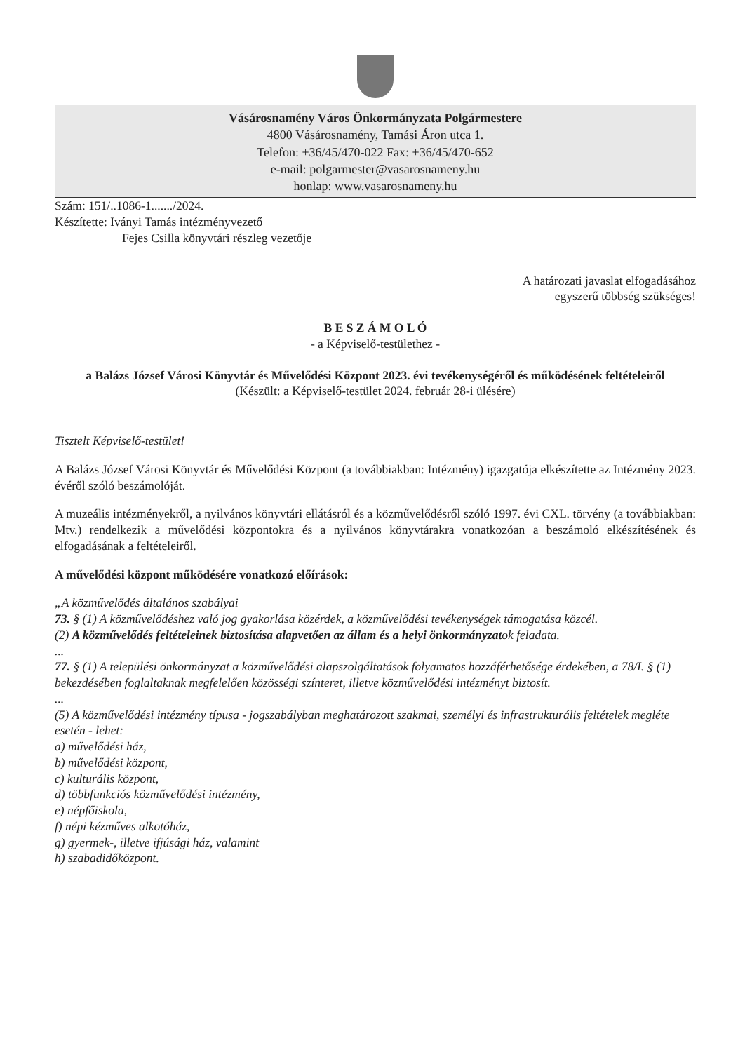Vásárosnamény Város Önkormányzata Polgármestere
4800 Vásárosnamény, Tamási Áron utca 1.
Telefon: +36/45/470-022 Fax: +36/45/470-652
e-mail: polgarmester@vasarosnameny.hu
honlap: www.vasarosnameny.hu
Szám: 151/..1086-1......./2024.
Készítette: Iványi Tamás intézményvezető
Fejes Csilla könyvtári részleg vezetője
A határozati javaslat elfogadásához
egyszerű többség szükséges!
B E S Z Á M O L Ó
- a Képviselő-testülethez -
a Balázs József Városi Könyvtár és Művelődési Központ 2023. évi tevékenységéről és működésének feltételeiről
(Készült: a Képviselő-testület 2024. február 28-i ülésére)
Tisztelt Képviselő-testület!
A Balázs József Városi Könyvtár és Művelődési Központ (a továbbiakban: Intézmény) igazgatója elkészítette az Intézmény 2023. évéről szóló beszámolóját.
A muzeális intézményekről, a nyilvános könyvtári ellátásról és a közművelődésről szóló 1997. évi CXL. törvény (a továbbiakban: Mtv.) rendelkezik a művelődési központokra és a nyilvános könyvtárakra vonatkozóan a beszámoló elkészítésének és elfogadásának a feltételeiről.
A művelődési központ működésére vonatkozó előírások:
„A közművelődés általános szabályai
73. § (1) A közművelődéshez való jog gyakorlása közérdek, a közművelődési tevékenységek támogatása közcél.
(2) A közművelődés feltételeinek biztosítása alapvetően az állam és a helyi önkormányzatok feladata.
...
77. § (1) A települési önkormányzat a közművelődési alapszolgáltatások folyamatos hozzáférhetősége érdekében, a 78/I. § (1) bekezdésében foglaltaknak megfelelően közösségi színteret, illetve közművelődési intézményt biztosít.
...
(5) A közművelődési intézmény típusa - jogszabályban meghatározott szakmai, személyi és infrastrukturális feltételek megléte esetén - lehet:
a) művelődési ház,
b) művelődési központ,
c) kulturális központ,
d) többfunkciós közművelődési intézmény,
e) népfőiskola,
f) népi kézműves alkotóház,
g) gyermek-, illetve ifjúsági ház, valamint
h) szabadidőközpont.